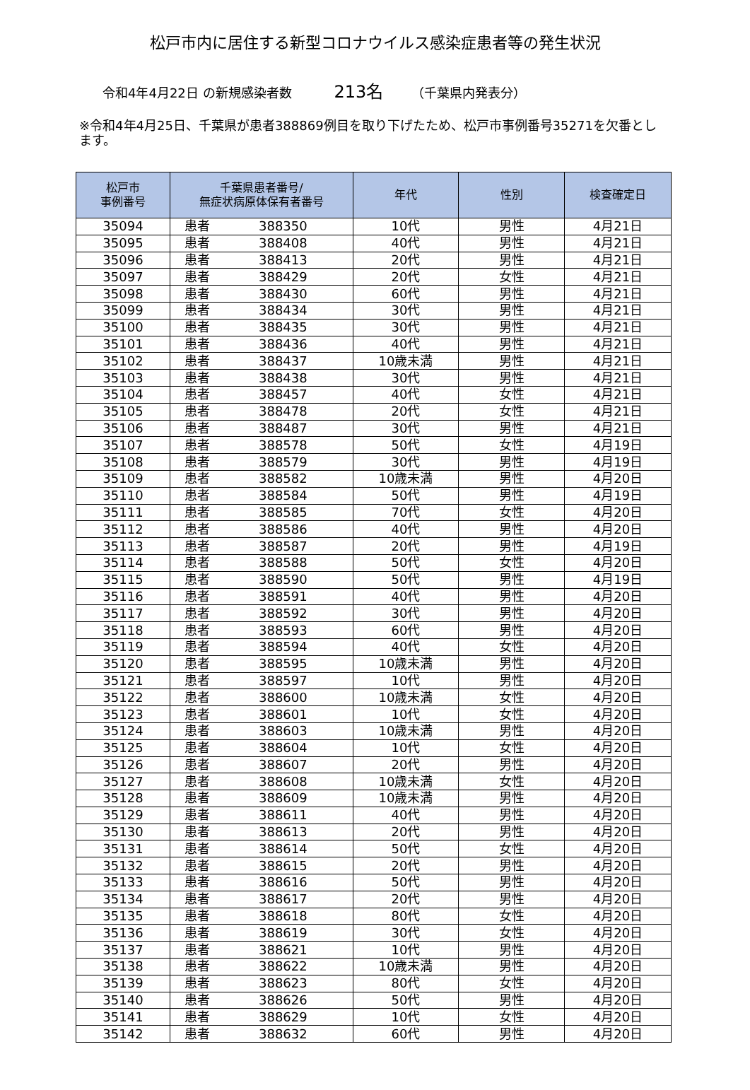松戸市内に居住する新型コロナウイルス感染症患者等の発生状況
令和4年4月22日 の新規感染者数 213名 （千葉県内発表分）
※令和4年4月25日、千葉県が患者388869例目を取り下げたため、松戸市事例番号35271を欠番とします。
| 松戸市 事例番号 | 千葉県患者番号/ 無症状病原体保有者番号 | 年代 | 性別 | 検査確定日 |
| --- | --- | --- | --- | --- |
| 35094 | 患者 388350 | 10代 | 男性 | 4月21日 |
| 35095 | 患者 388408 | 40代 | 男性 | 4月21日 |
| 35096 | 患者 388413 | 20代 | 男性 | 4月21日 |
| 35097 | 患者 388429 | 20代 | 女性 | 4月21日 |
| 35098 | 患者 388430 | 60代 | 男性 | 4月21日 |
| 35099 | 患者 388434 | 30代 | 男性 | 4月21日 |
| 35100 | 患者 388435 | 30代 | 男性 | 4月21日 |
| 35101 | 患者 388436 | 40代 | 男性 | 4月21日 |
| 35102 | 患者 388437 | 10歳未満 | 男性 | 4月21日 |
| 35103 | 患者 388438 | 30代 | 男性 | 4月21日 |
| 35104 | 患者 388457 | 40代 | 女性 | 4月21日 |
| 35105 | 患者 388478 | 20代 | 女性 | 4月21日 |
| 35106 | 患者 388487 | 30代 | 男性 | 4月21日 |
| 35107 | 患者 388578 | 50代 | 女性 | 4月19日 |
| 35108 | 患者 388579 | 30代 | 男性 | 4月19日 |
| 35109 | 患者 388582 | 10歳未満 | 男性 | 4月20日 |
| 35110 | 患者 388584 | 50代 | 男性 | 4月19日 |
| 35111 | 患者 388585 | 70代 | 女性 | 4月20日 |
| 35112 | 患者 388586 | 40代 | 男性 | 4月20日 |
| 35113 | 患者 388587 | 20代 | 男性 | 4月19日 |
| 35114 | 患者 388588 | 50代 | 女性 | 4月20日 |
| 35115 | 患者 388590 | 50代 | 男性 | 4月19日 |
| 35116 | 患者 388591 | 40代 | 男性 | 4月20日 |
| 35117 | 患者 388592 | 30代 | 男性 | 4月20日 |
| 35118 | 患者 388593 | 60代 | 男性 | 4月20日 |
| 35119 | 患者 388594 | 40代 | 女性 | 4月20日 |
| 35120 | 患者 388595 | 10歳未満 | 男性 | 4月20日 |
| 35121 | 患者 388597 | 10代 | 男性 | 4月20日 |
| 35122 | 患者 388600 | 10歳未満 | 女性 | 4月20日 |
| 35123 | 患者 388601 | 10代 | 女性 | 4月20日 |
| 35124 | 患者 388603 | 10歳未満 | 男性 | 4月20日 |
| 35125 | 患者 388604 | 10代 | 女性 | 4月20日 |
| 35126 | 患者 388607 | 20代 | 男性 | 4月20日 |
| 35127 | 患者 388608 | 10歳未満 | 女性 | 4月20日 |
| 35128 | 患者 388609 | 10歳未満 | 男性 | 4月20日 |
| 35129 | 患者 388611 | 40代 | 男性 | 4月20日 |
| 35130 | 患者 388613 | 20代 | 男性 | 4月20日 |
| 35131 | 患者 388614 | 50代 | 女性 | 4月20日 |
| 35132 | 患者 388615 | 20代 | 男性 | 4月20日 |
| 35133 | 患者 388616 | 50代 | 男性 | 4月20日 |
| 35134 | 患者 388617 | 20代 | 男性 | 4月20日 |
| 35135 | 患者 388618 | 80代 | 女性 | 4月20日 |
| 35136 | 患者 388619 | 30代 | 女性 | 4月20日 |
| 35137 | 患者 388621 | 10代 | 男性 | 4月20日 |
| 35138 | 患者 388622 | 10歳未満 | 男性 | 4月20日 |
| 35139 | 患者 388623 | 80代 | 女性 | 4月20日 |
| 35140 | 患者 388626 | 50代 | 男性 | 4月20日 |
| 35141 | 患者 388629 | 10代 | 女性 | 4月20日 |
| 35142 | 患者 388632 | 60代 | 男性 | 4月20日 |